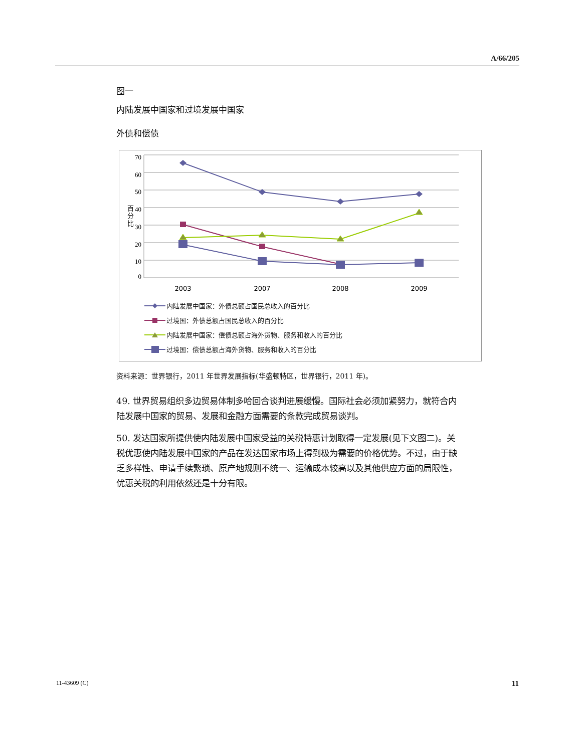A/66/205
图一
内陆发展中国家和过境发展中国家
外债和偿债
70
60
50
40
30
20
10
0
百
分
比
2003
2007
2008
2009
内陆发展中国家：外债总额占国民总收入的百分比
过境国：外债总额占国民总收入的百分比
内陆发展中国家：偿债总额占海外货物、服务和收入的百分比
过境国：偿债总额占海外货物、服务和收入的百分比
资料来源：世界银行，2011 年世界发展指标(华盛顿特区，世界银行，2011 年)。
49. 世界贸易组织多边贸易体制多哈回合谈判进展缓慢。国际社会必须加紧努力，就符合内陆发展中国家的贸易、发展和金融方面需要的条款完成贸易谈判。
50. 发达国家所提供使内陆发展中国家受益的关税特惠计划取得一定发展(见下文图二)。关税优惠使内陆发展中国家的产品在发达国家市场上得到极为需要的价格优势。不过，由于缺乏多样性、申请手续繁琐、原产地规则不统一、运输成本较高以及其他供应方面的局限性，优惠关税的利用依然还是十分有限。
11-43609 (C) 11